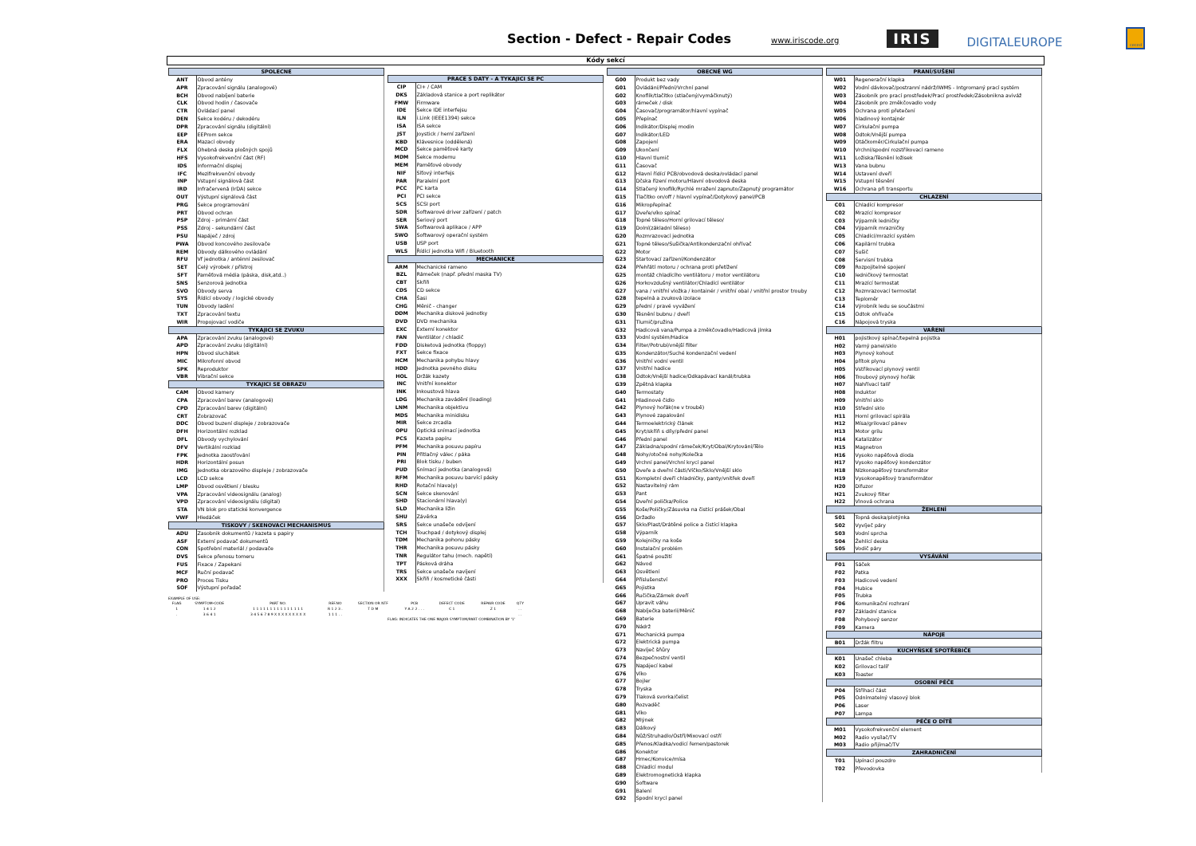Section - Defect - Repair Codes
www.iriscode.org IRIS DIGITALEUROPE ceced
Kódy sekcí
| SPOLECNE | |
| --- | --- |
| ANT | Obvod antény |
| APR | Zpracování signálu (analogové) |
| BCH | Obvod nabíjení baterie |
| CLK | Obvod hodin / časovače |
| CTR | Ovládací panel |
| DEN | Sekce kodéru / dekodéru |
| DPR | Zpracování signálu (digitální) |
| EEP | EEProm sekce |
| ERA | Mazací obvody |
| FLX | Ohebná deska plošných spojů |
| HFS | Vysokofrekvenční část (RF) |
| IDS | Informační displej |
| IFC | Mezifrekvenční obvody |
| INP | Vstupní signálová část |
| IRD | Infračervená (IrDA) sekce |
| OUT | Výstupní signálová část |
| PRG | Sekce programování |
| PRT | Obvod ochran |
| PSP | Zdroj - primární část |
| PSS | Zdroj - sekundární část |
| PSU | Napáječ / zdroj |
| PWA | Obvod koncového zesilovače |
| REM | Obvody dálkového ovládání |
| RFU | Vf jednotka / anténní zesilovač |
| SET | Celý výrobek / přístroj |
| SFT | Paměťová média (páska, disk,atd..) |
| SNS | Senzorová jednotka |
| SVO | Obvody serva |
| SYS | Řídící obvody / logické obvody |
| TUN | Obvody ladění |
| TXT | Zpracování textu |
| WIR | Propojovací vodiče |
| TYKAJICI SE ZVUKU | |
| APA | Zpracování zvuku (analogové) |
| APD | Zpracování zvuku (digitální) |
| HPN | Obvod sluchátek |
| MIC | Mikrofonní obvod |
| SPK | Reproduktor |
| VBR | Vibrační sekce |
| TYKAJICI SE OBRAZU | |
| CAM | Obvod kamery |
| CPA | Zpracování barev (analogové) |
| CPD | Zpracování barev (digitální) |
| CRT | Zobrazovač |
| DDC | Obvod buzení displeje / zobrazovače |
| DFH | Horizontální rozklad |
| DFL | Obvody vychylování |
| DFV | Vertikální rozklad |
| FPK | Jednotka zaostřování |
| HDR | Horizontální posun |
| IMG | Jednotka obrazového displeje / zobrazovače |
| LCD | LCD sekce |
| LMP | Obvod osvětlení / blesku |
| VPA | Zpracování videosignálu (analog) |
| VPD | Zpracování videosignálu (digital) |
| STA | VN blok pro statické konvergence |
| VWF | Hledáček |
| TISKOVY / SKENOVACI MECHANISMUS | |
| ADU | Zasobnik dokumentů / kazeta s papiry |
| ASF | Externí podavač dokumentů |
| CON | Spotřební materiál / podavače |
| DVS | Sekce přenosu tomeru |
| FUS | Fixace / Zapekani |
| MCF | Ruční podavač |
| PRO | Proces Tisku |
| SOF | Výstupní pořadač |
EXAMPLE OF USE:
| FLAG | SYMPTOM-CODE | PART NO. | REF.NO | SECTION OR NTF | PCB | DEFECT CODE | REPAIR CODE | QTY |
| 1 | 1 4 1 2 | 1 1 1 1 1 1 1 1 1 1 1 1 1 1 1 | R 1 2 3 . | T D M | Y A 2 2 . . . | C 1 | Z 1 | . . |
| . | 3 6 4 1 | 3 4 5 6 7 8 9 X X X X X X X X X | 1 1 1 . . | | | | | . . |
FLAG: INDICATES THE ONE MAJOR SYMPTOM/PART COMBINATION BY '1'
| PRACE S DATY - A TYKAJICI SE PC | |
| --- | --- |
| CIP | CI+ / CAM |
| DKS | Základová stanice a port replikátor |
| FMW | Firmware |
| IDE | Sekce IDE interfejsu |
| ILN | i.Link (IEEE1394) sekce |
| ISA | ISA sekce |
| JST | Joystick / herní zařízení |
| KBD | Klávesnice (oddělená) |
| MCD | Sekce paměťové karty |
| MDM | Sekce modemu |
| MEM | Paměťové obvody |
| NIF | Síťový interfejs |
| PAR | Paralelní port |
| PCC | PC karta |
| PCI | PCI sekce |
| SCS | SCSI port |
| SDR | Softwarové driver zařízení / patch |
| SER | Seriový port |
| SWA | Softwarová aplikace / APP |
| SWO | Softwarový operační systém |
| USB | USP port |
| WLS | Řídící jednotka Wifi / Bluetooth |
| MECHANICKE | |
| ARM | Mechanické rameno |
| BZL | Rámeček (např. přední maska TV) |
| CBT | Skříň |
| CDS | CD sekce |
| CHA | Šasi |
| CHG | Měnič - changer |
| DDM | Mechanika diskové jednotky |
| DVD | DVD mechanika |
| EXC | Externí konektor |
| FAN | Ventilátor / chladič |
| FDD | Disketová jednotka (floppy) |
| FXT | Sekce fixace |
| HCM | Mechanika pohybu hlavy |
| HDD | Jednotka pevného disku |
| HOL | Držák kazety |
| INC | Vnitřní konektor |
| INK | Inkoustová hlava |
| LDG | Mechanika zavádění (loading) |
| LNM | Mechanika objektivu |
| MDS | Mechanika minidisku |
| MIR | Sekce zrcadla |
| OPU | Optická snímací jednotka |
| PCS | Kazeta papíru |
| PFM | Mechanika posuvu papíru |
| PIN | Přítlačný válec / páka |
| PRI | Blok tisku / buben |
| PUD | Snímací jednotka (analogová) |
| RFM | Mechanika posuvu barvící pásky |
| RHD | Rotační hlava(y) |
| SCN | Sekce skenování |
| SHD | Stacionární hlava(y) |
| SLD | Mechanika ližin |
| SHU | Závěrka |
| SRS | Sekce unašeče odvíjení |
| TCH | Touchpad / dotykový displej |
| TDM | Mechanika pohonu pásky |
| THR | Mechanika posuvu pásky |
| TNR | Regulátor tahu (mech. napětí) |
| TPT | Pásková dráha |
| TRS | Sekce unašeče navíjení |
| XXX | Skříň / kosmetické části |
| OBECNÉ WG | |
| --- | --- |
| G00 | Produkt bez vady |
| G01 | Ovládání/Přední/Vrchní panel |
| G02 | Knoflík/tlačítko (stlačený/vymáčknutý) |
| G03 | rámeček / disk |
| G04 | Časovač/programátor/hlavní vypínač |
| G05 | Přepínač |
| G06 | Indikátor/Displej modin |
| G07 | Indikátor/LED |
| G08 | Zapojení |
| G09 | Ukončení |
| G10 | Hlavní tlumič |
| G11 | Časovač |
| G12 | Hlavní řídící PCB/obvodová deska/ovládací panel |
| G13 | Dčska řízení motoru/Hlavní obvodová deska |
| G14 | Stlačený knoflík/Rychlé mražení zapnuto/Zapnutý programátor |
| G15 | Tlačítko on/off / hlavní vypínač/Dotykový panel/PCB |
| G16 | Mikropřepínač |
| G17 | Dveře/víko spínač |
| G18 | Topné těleso/Horní grilovací těleso/ |
| G19 | Dolní(základní těleso) |
| G20 | Rozmrazovací jednotka |
| G21 | Topné těleso/Sušička/Antikondenzační ohřívač |
| G22 | Motor |
| G23 | Startovací zařízení/Kondenzátor |
| G24 | Přehřátí motoru / ochrana proti přetížení |
| G25 | montáž chladícího ventilátoru / motor ventilátoru |
| G26 | Horkovzdušný ventilátor/Chladící ventilátor |
| G27 | vana / vnitřní vložka / kontainér / vnitřní obal / vnitřní prostor trouby |
| G28 | tepelná a zvuková izolace |
| G29 | přední / pravé vyvážení |
| G30 | Těsnění bubnu / dveří |
| G31 | Tlumič/pružina |
| G32 | Hadicová vana/Pumpa a změkčovadlo/Hadicová jímka |
| G33 | Vodní systém/Hadice |
| G34 | Filter/Potrubí/vnější filter |
| G35 | Kondenzátor/Suché kondenzační vedení |
| G36 | Vnitřní vodní ventil |
| G37 | Vnitřní hadice |
| G38 | Odtok/Vnější hadice/Odkapávací kanál/trubka |
| G39 | Zpětná klapka |
| G40 | Termostaty |
| G41 | Hladinové čidlo |
| G42 | Plynový hořák(ne v troubě) |
| G43 | Plynové zapalování |
| G44 | Termoelektrický článek |
| G45 | Kryt/skříň s díly/přední panel |
| G46 | Přední panel |
| G47 | Základna/spodní rámeček/Kryt/Obal/Krytování/Tělo |
| G48 | Nohy/otočné nohy/Kolečka |
| G49 | Vrchní panel/Vrchní krycí panel |
| G50 | Dveře a dveřní části/Víčko/Sklo/Vnější sklo |
| G51 | Kompletní dveří chladničky, panty/vnitřek dveří |
| G52 | Nastavitelný rám |
| G53 | Pant |
| G54 | Dveřní polička/Police |
| G55 | Koše/Poličky/Zásuvka na čistící prášek/Obal |
| G56 | Držadlo |
| G57 | Sklo/Plast/Drátěné police a čistící klapka |
| G58 | Výparník |
| G59 | Kolejničky na koše |
| G60 | Instalační problém |
| G61 | Špatné použití |
| G62 | Návod |
| G63 | Osvětlení |
| G64 | Příslušenství |
| G65 | Pojistka |
| G66 | Ručička/Zámek dveří |
| G67 | Upravit váhu |
| G68 | Nabíječka baterií/Měnič |
| G69 | Baterie |
| G70 | Nádrž |
| G71 | Mechanická pumpa |
| G72 | Elektrická pumpa |
| G73 | Navíječ šňůry |
| G74 | Bezpečnostní ventil |
| G75 | Napájecí kabel |
| G76 | Víko |
| G77 | Bojler |
| G78 | Tryska |
| G79 | Tlaková svorka/čelist |
| G80 | Rozvaděč |
| G81 | Víko |
| G82 | Mlýnek |
| G83 | Dálkový |
| G84 | Nůž/Struhadlo/Ostří/Mixovací ostří |
| G85 | Přenos/Kladka/vodící řemen/pastorek |
| G86 | Konektor |
| G87 | Hrnec/Konvice/mísa |
| G88 | Chladící modul |
| G89 | Elektromognetická klapka |
| G90 | Software |
| G91 | Balení |
| G92 | Spodní krycí panel |
| PRANÍ/SUŠENÍ | |
| --- | --- |
| W01 | Regenerační klapka |
| W02 | Vodní dávkovač/postranní nádrž/IWMS - Intgromaný prací systém |
| W03 | Zásobník pro prací prostředek/Prací prostředek/Zásobnikna aviváž |
| W04 | Zásobník pro změkčovadlo vody |
| W05 | Ochrana proti přetečení |
| W06 | hladinový kontajnér |
| W07 | Cirkulační pumpa |
| W08 | Odtok/Vnější pumpa |
| W09 | Otáčkoměr/Cirkulační pumpa |
| W10 | Vrchní/spodní rozstřikovací rameno |
| W11 | Ložiska/Těsnění ložisek |
| W13 | Vana bubnu |
| W14 | Ustavení dveří |
| W15 | Vstupní těsnění |
| W16 | Ochrana při transportu |
| CHLAZENÍ | |
| C01 | Chladící kompresor |
| C02 | Mrazící kompresor |
| C03 | Výparník ledničky |
| C04 | Výparník mrazničky |
| C05 | Chladící/mrazící systém |
| C06 | Kapilární trubka |
| C07 | Sušič |
| C08 | Servisní trubka |
| C09 | Rozpojitelné spojení |
| C10 | ledničkový termostat |
| C11 | Mrazící termostat |
| C12 | Rozmrazovací termostat |
| C13 | Teploměr |
| C14 | Výrobník ledu se součástmi |
| C15 | Odtok ohřívače |
| C16 | Nápojová tryska |
| VAŘENÍ | |
| H01 | pojistkový spínač/tepelná pojistka |
| H02 | Varný panel/sklo |
| H03 | Plynový kohout |
| H04 | přítok plynu |
| H05 | Vstřikovací plynový ventil |
| H06 | Troubový plynový hořák |
| H07 | Nahřívací talíř |
| H08 | Induktor |
| H09 | Vnitřní sklo |
| H10 | Střední sklo |
| H11 | Horní grilovací spirála |
| H12 | Mísa/grilovací pánev |
| H13 | Motor grilu |
| H14 | Katalizátor |
| H15 | Magnetron |
| H16 | Vysoko napěťová dioda |
| H17 | Vysoko napěťový kondenzátor |
| H18 | Nízkonapěťový transformátor |
| H19 | Vysokonapěťový transformátor |
| H20 | Difuzor |
| H21 | Zvukový filter |
| H22 | Vlnová ochrana |
| ŽEHLENÍ | |
| S01 | Topná deska/plotýnka |
| S02 | Vyvíječ páry |
| S03 | Vodní sprcha |
| S04 | Žehlící deska |
| S05 | Vodič páry |
| VYSÁVÁNÍ | |
| F01 | Sáček |
| F02 | Patka |
| F03 | Hadicové vedení |
| F04 | Hubice |
| F05 | Trubka |
| F06 | Komunikační rozhraní |
| F07 | Základní stanice |
| F08 | Pohybový senzor |
| F09 | Kamera |
| NÁPOJE | |
| B01 | Držák filtru |
| KUCHYŇSKÉ SPOTŘEBIČE | |
| K01 | Unašeč chleba |
| K02 | Grilovací talíř |
| K03 | Toaster |
| OSOBNÍ PÉČE | |
| P04 | Stříhací část |
| P05 | Odnímatelný vlasový blok |
| P06 | Laser |
| P07 | Lampa |
| PÉČE O DÍTĚ | |
| M01 | Vysokofrekvenční element |
| M02 | Radio vysílač/TV |
| M03 | Radio přijímač/TV |
| ZAHRADNIČENÍ | |
| T01 | Upínací pouzdro |
| T02 | Převodovka |